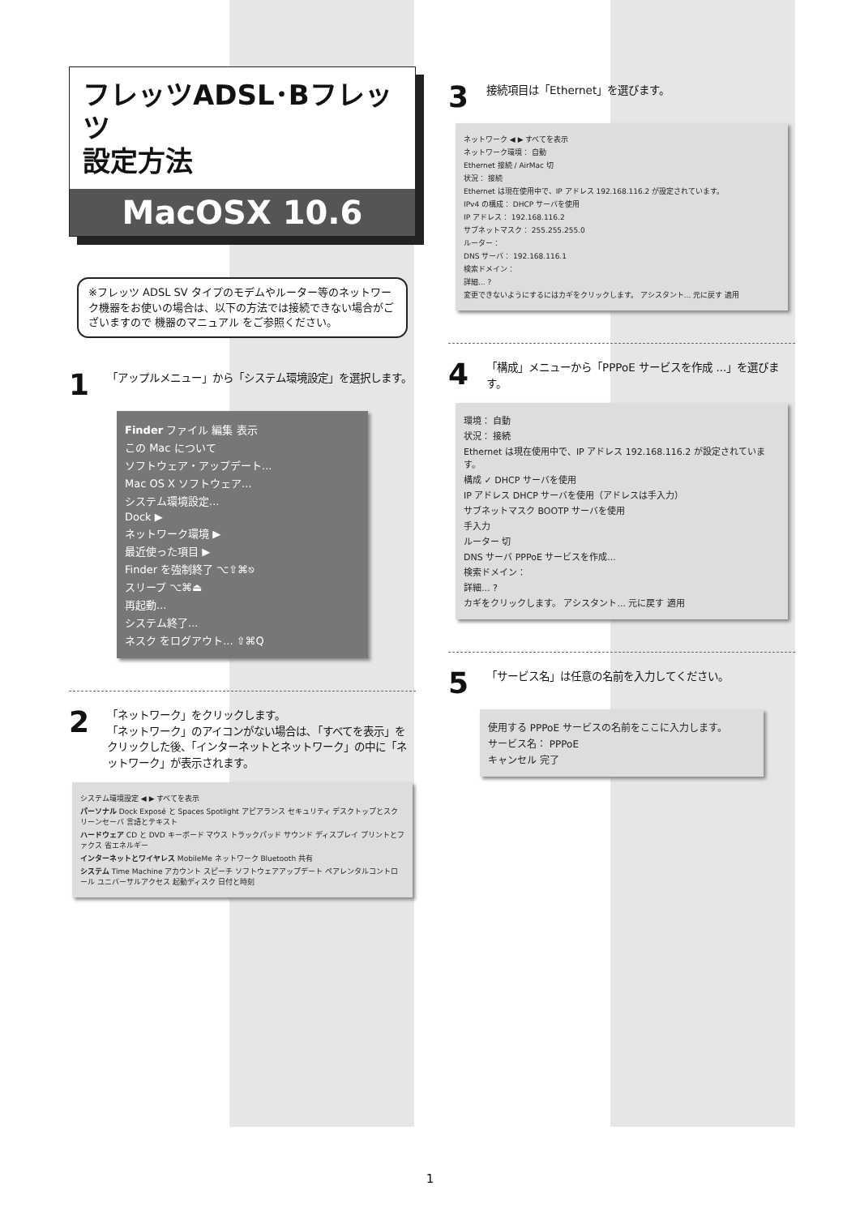フレッツADSL･Bフレッツ
設定方法
MacOSX 10.6
※フレッツ ADSL SV タイプのモデムやルーター等のネットワーク機器をお使いの場合は、以下の方法では接続できない場合がございますので 機器のマニュアル をご参照ください。
1 「アップルメニュー」から「システム環境設定」を選択します。
Finder ファイル 編集 表示
この Mac について
ソフトウェア・アップデート...
Mac OS X ソフトウェア...
システム環境設定...
Dock ▶
ネットワーク環境 ▶
最近使った項目 ▶
Finder を強制終了 ⌥⇧⌘⎋
スリープ ⌥⌘⏏
再起動...
システム終了...
ネスク をログアウト... ⇧⌘Q
2 「ネットワーク」をクリックします。
「ネットワーク」のアイコンがない場合は､「すべてを表示」をクリックした後、「インターネットとネットワーク」の中に「ネットワーク」が表示されます。
システム環境設定 ◀ ▶ すべてを表示
パーソナル Dock Exposé と Spaces Spotlight アピアランス セキュリティ デスクトップとスクリーンセーバ 言語とテキスト
ハードウェア CD と DVD キーボード マウス トラックパッド サウンド ディスプレイ プリントとファクス 省エネルギー
インターネットとワイヤレス MobileMe ネットワーク Bluetooth 共有
システム Time Machine アカウント スピーチ ソフトウェアアップデート ペアレンタルコントロール ユニバーサルアクセス 起動ディスク 日付と時刻
3 接続項目は「Ethernet」を選びます。
ネットワーク ◀ ▶ すべてを表示
ネットワーク環境： 自動
Ethernet 接続 / AirMac 切
状況： 接続
Ethernet は現在使用中で、IP アドレス 192.168.116.2 が設定されています。
IPv4 の構成： DHCP サーバを使用
IP アドレス： 192.168.116.2
サブネットマスク： 255.255.255.0
ルーター：
DNS サーバ： 192.168.116.1
検索ドメイン：
詳細... ?
変更できないようにするにはカギをクリックします。 アシスタント... 元に戻す 適用
4 「構成」メニューから「PPPoE サービスを作成 ...」を選びます。
環境： 自動
状況： 接続
Ethernet は現在使用中で、IP アドレス 192.168.116.2 が設定されています。
構成 ✓ DHCP サーバを使用
IP アドレス DHCP サーバを使用（アドレスは手入力）
サブネットマスク BOOTP サーバを使用
手入力
ルーター 切
DNS サーバ PPPoE サービスを作成...
検索ドメイン：
詳細... ?
カギをクリックします。 アシスタント... 元に戻す 適用
5 「サービス名」は任意の名前を入力してください。
使用する PPPoE サービスの名前をここに入力します。
サービス名： PPPoE
キャンセル 完了
1